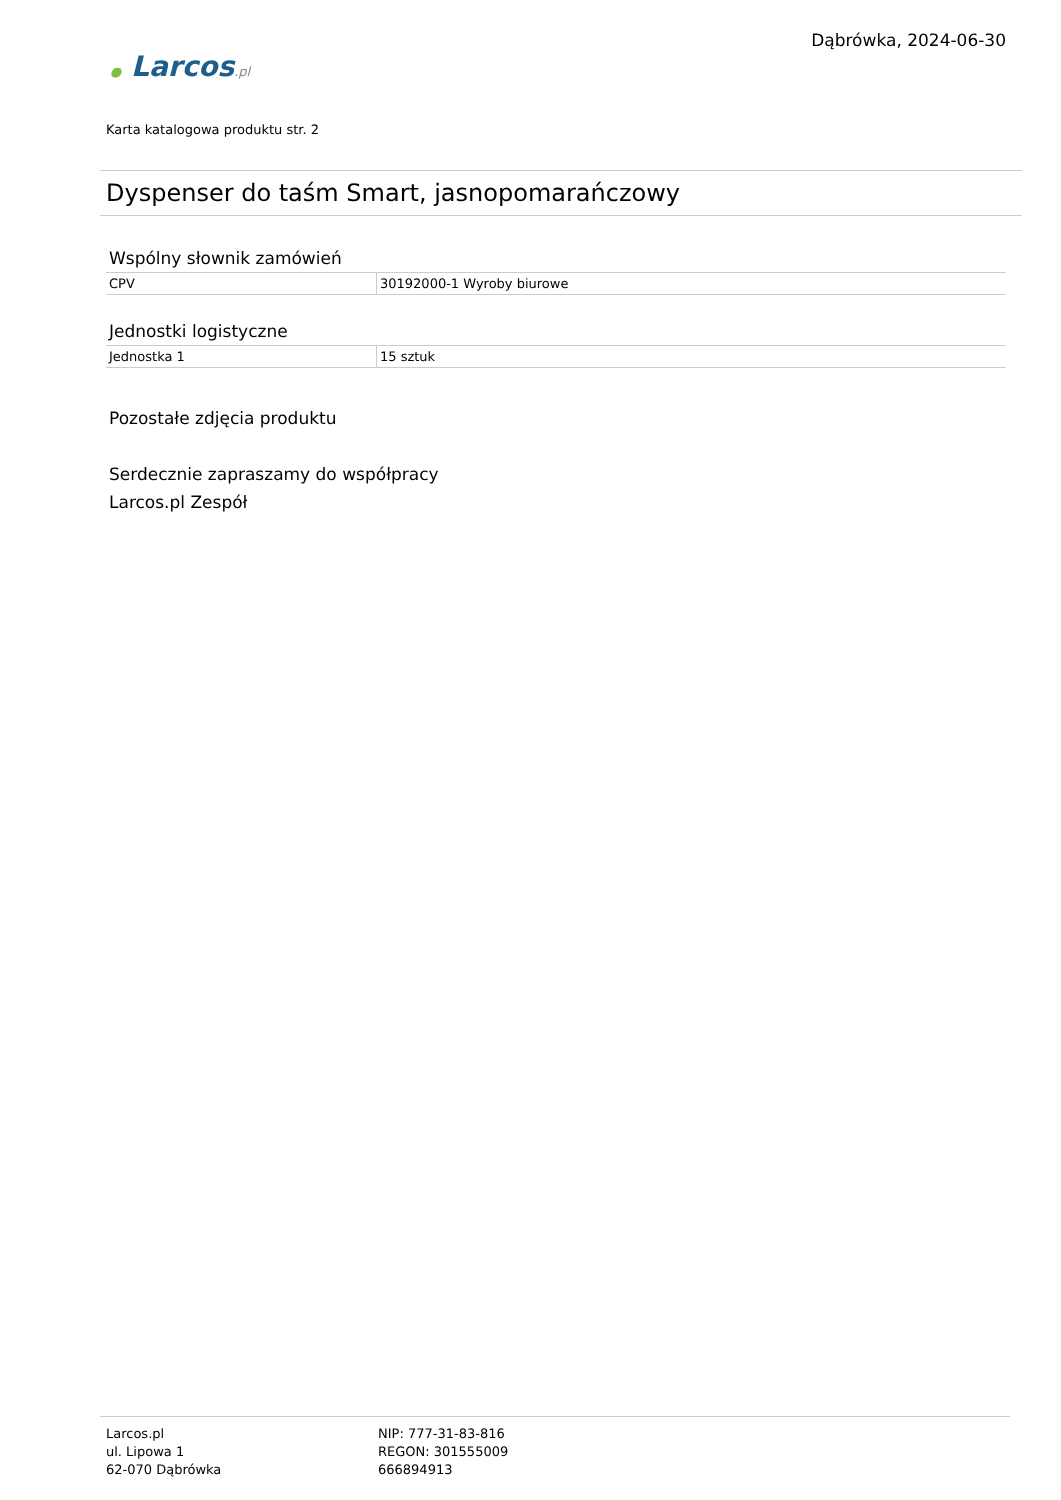Dąbrówka, 2024-06-30
● Larcos.pl
Karta katalogowa produktu str. 2
Dyspenser do taśm Smart, jasnopomarańczowy
Wspólny słownik zamówień
| CPV | 30192000-1 Wyroby biurowe |
Jednostki logistyczne
| Jednostka 1 | 15 sztuk |
Pozostałe zdjęcia produktu
Serdecznie zapraszamy do współpracy
Larcos.pl Zespół
Larcos.pl
ul. Lipowa 1
62-070 Dąbrówka
NIP: 777-31-83-816
REGON: 301555009
666894913